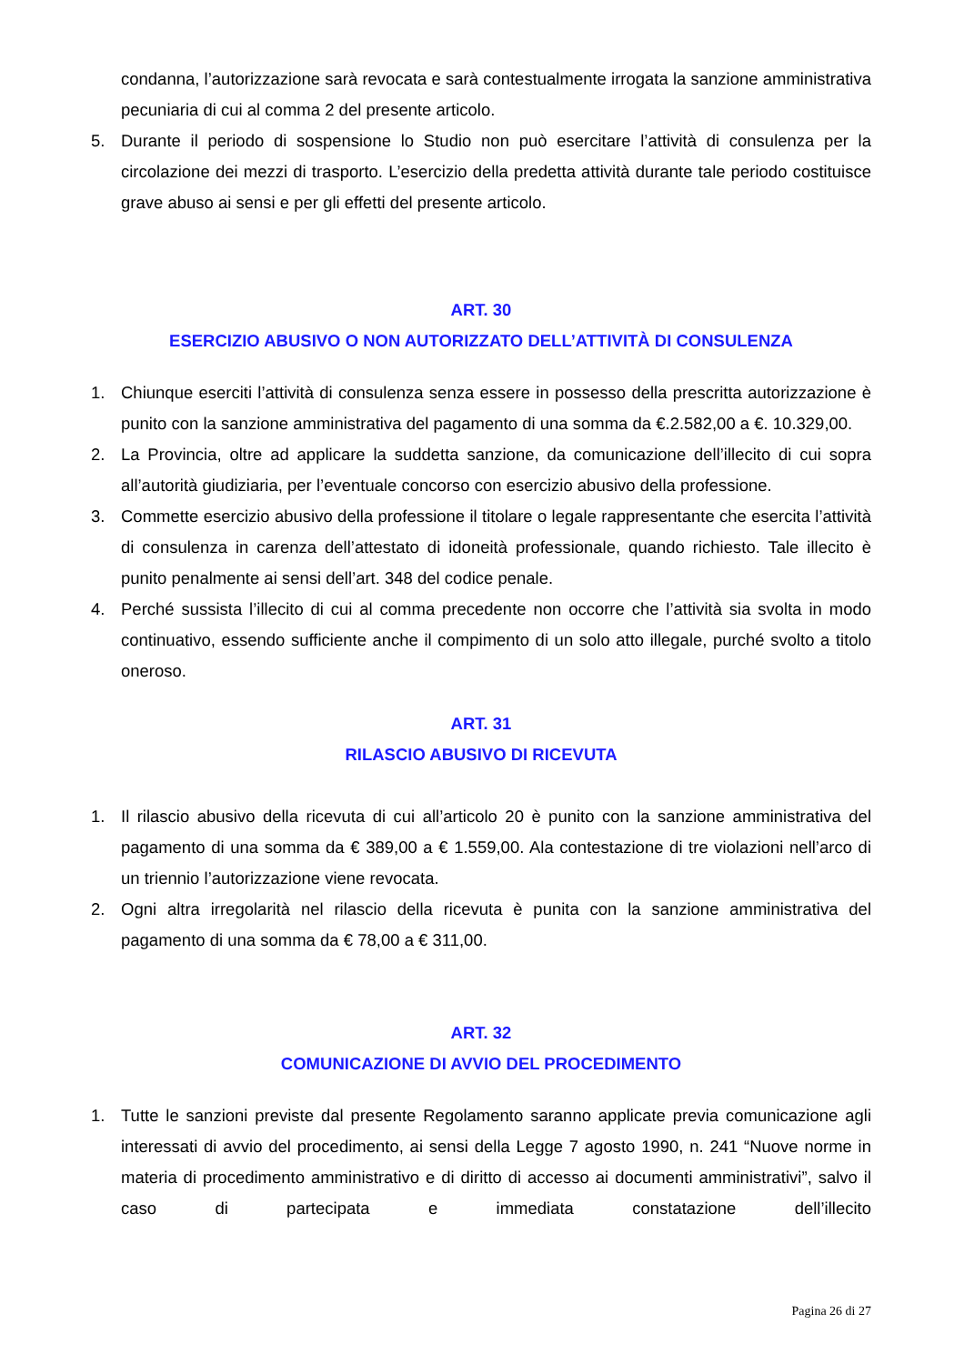condanna, l’autorizzazione sarà revocata e sarà contestualmente irrogata la sanzione amministrativa pecuniaria di cui al comma 2 del presente articolo.
5. Durante il periodo di sospensione lo Studio non può esercitare l’attività di consulenza per la circolazione dei mezzi di trasporto. L’esercizio della predetta attività durante tale periodo costituisce grave abuso ai sensi e per gli effetti del presente articolo.
ART. 30
ESERCIZIO ABUSIVO O NON AUTORIZZATO DELL’ATTIVITÀ DI CONSULENZA
1. Chiunque eserciti l’attività di consulenza senza essere in possesso della prescritta autorizzazione è punito con la sanzione amministrativa del pagamento di una somma da €.2.582,00 a €. 10.329,00.
2. La Provincia, oltre ad applicare la suddetta sanzione, da comunicazione dell’illecito di cui sopra all’autorità giudiziaria, per l’eventuale concorso con esercizio abusivo della professione.
3. Commette esercizio abusivo della professione il titolare o legale rappresentante che esercita l’attività di consulenza in carenza dell’attestato di idoneità professionale, quando richiesto. Tale illecito è punito penalmente ai sensi dell’art. 348 del codice penale.
4. Perché sussista l’illecito di cui al comma precedente non occorre che l’attività sia svolta in modo continuativo, essendo sufficiente anche il compimento di un solo atto illegale, purché svolto a titolo oneroso.
ART. 31
RILASCIO ABUSIVO DI RICEVUTA
1. Il rilascio abusivo della ricevuta di cui all’articolo 20 è punito con la sanzione amministrativa del pagamento di una somma da € 389,00 a € 1.559,00. Ala contestazione di tre violazioni nell’arco di un triennio l’autorizzazione viene revocata.
2. Ogni altra irregolarità nel rilascio della ricevuta è punita con la sanzione amministrativa del pagamento di una somma da € 78,00 a € 311,00.
ART. 32
COMUNICAZIONE DI AVVIO DEL PROCEDIMENTO
1. Tutte le sanzioni previste dal presente Regolamento saranno applicate previa comunicazione agli interessati di avvio del procedimento, ai sensi della Legge 7 agosto 1990, n. 241 “Nuove norme in materia di procedimento amministrativo e di diritto di accesso ai documenti amministrativi”, salvo il caso di partecipata e immediata constatazione dell’illecito
Pagina 26 di 27